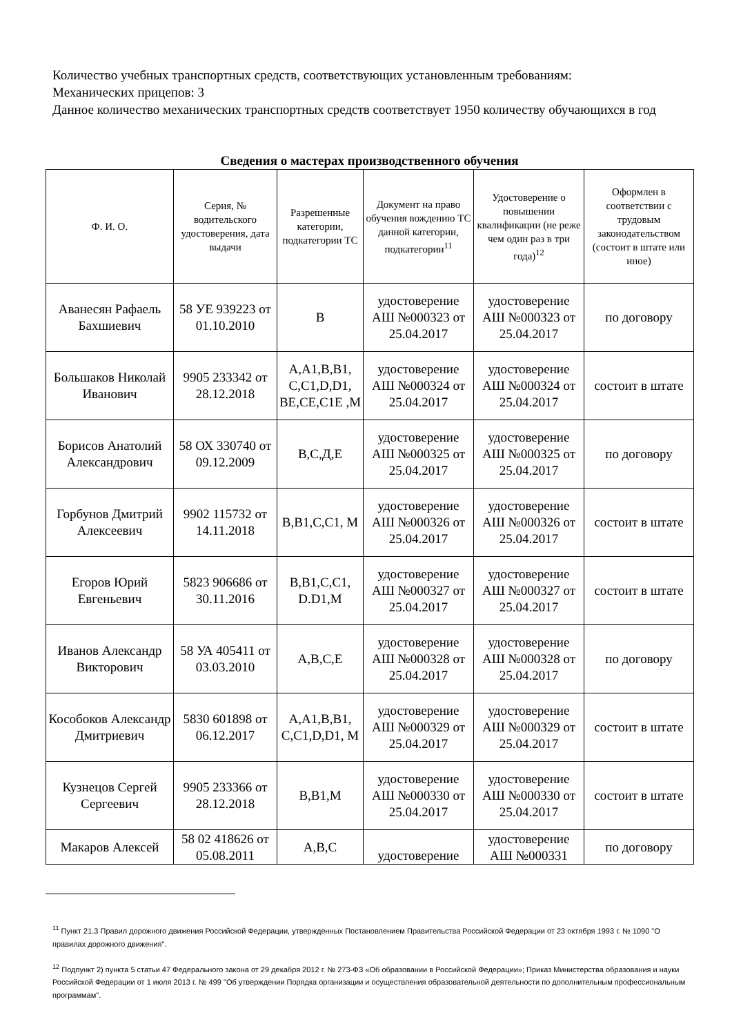Количество учебных транспортных средств, соответствующих установленным требованиям:
Механических прицепов: 3
Данное количество механических транспортных средств соответствует 1950 количеству обучающихся в год
Сведения о мастерах производственного обучения
| Ф. И. О. | Серия, № водительского удостоверения, дата выдачи | Разрешенные категории, подкатегории ТС | Документ на право обучения вождению ТС данной категории, подкатегории<sup>11</sup> | Удостоверение о повышении квалификации (не реже чем один раз в три года)<sup>12</sup> | Оформлен в соответствии с трудовым законодательством (состоит в штате или иное) |
| --- | --- | --- | --- | --- | --- |
| Аванесян Рафаель Бахшиевич | 58 УЕ 939223 от 01.10.2010 | В | удостоверение АШ №000323 от 25.04.2017 | удостоверение АШ №000323 от 25.04.2017 | по договору |
| Большаков Николай Иванович | 9905 233342 от 28.12.2018 | A,A1,B,B1, C,C1,D,D1, BE,CE,C1E ,M | удостоверение АШ №000324 от 25.04.2017 | удостоверение АШ №000324 от 25.04.2017 | состоит в штате |
| Борисов Анатолий Александрович | 58 ОХ 330740 от 09.12.2009 | В,С,Д,Е | удостоверение АШ №000325 от 25.04.2017 | удостоверение АШ №000325 от 25.04.2017 | по договору |
| Горбунов Дмитрий Алексеевич | 9902 115732 от 14.11.2018 | B,B1,C,C1, M | удостоверение АШ №000326 от 25.04.2017 | удостоверение АШ №000326 от 25.04.2017 | состоит в штате |
| Егоров Юрий Евгеньевич | 5823 906686 от 30.11.2016 | B,B1,C,C1, D.D1,M | удостоверение АШ №000327 от 25.04.2017 | удостоверение АШ №000327 от 25.04.2017 | состоит в штате |
| Иванов Александр Викторович | 58 УА 405411 от 03.03.2010 | A,B,C,E | удостоверение АШ №000328 от 25.04.2017 | удостоверение АШ №000328 от 25.04.2017 | по договору |
| Кособоков Александр Дмитриевич | 5830 601898 от 06.12.2017 | A,A1,B,B1, C,C1,D,D1, M | удостоверение АШ №000329 от 25.04.2017 | удостоверение АШ №000329 от 25.04.2017 | состоит в штате |
| Кузнецов Сергей Сергеевич | 9905 233366 от 28.12.2018 | B,B1,M | удостоверение АШ №000330 от 25.04.2017 | удостоверение АШ №000330 от 25.04.2017 | состоит в штате |
| Макаров Алексей | 58 02 418626 от 05.08.2011 | A,B,C | удостоверение | удостоверение АШ №000331 | по договору |
<sup>11</sup> Пункт 21.3 Правил дорожного движения Российской Федерации, утвержденных Постановлением Правительства Российской Федерации от 23 октября 1993 г. № 1090 "О правилах дорожного движения".
<sup>12</sup> Подпункт 2) пункта 5 статьи 47 Федерального закона от 29 декабря 2012 г. № 273-ФЗ «Об образовании в Российской Федерации»; Приказ Министерства образования и науки Российской Федерации от 1 июля 2013 г. № 499 "Об утверждении Порядка организации и осуществления образовательной деятельности по дополнительным профессиональным программам".